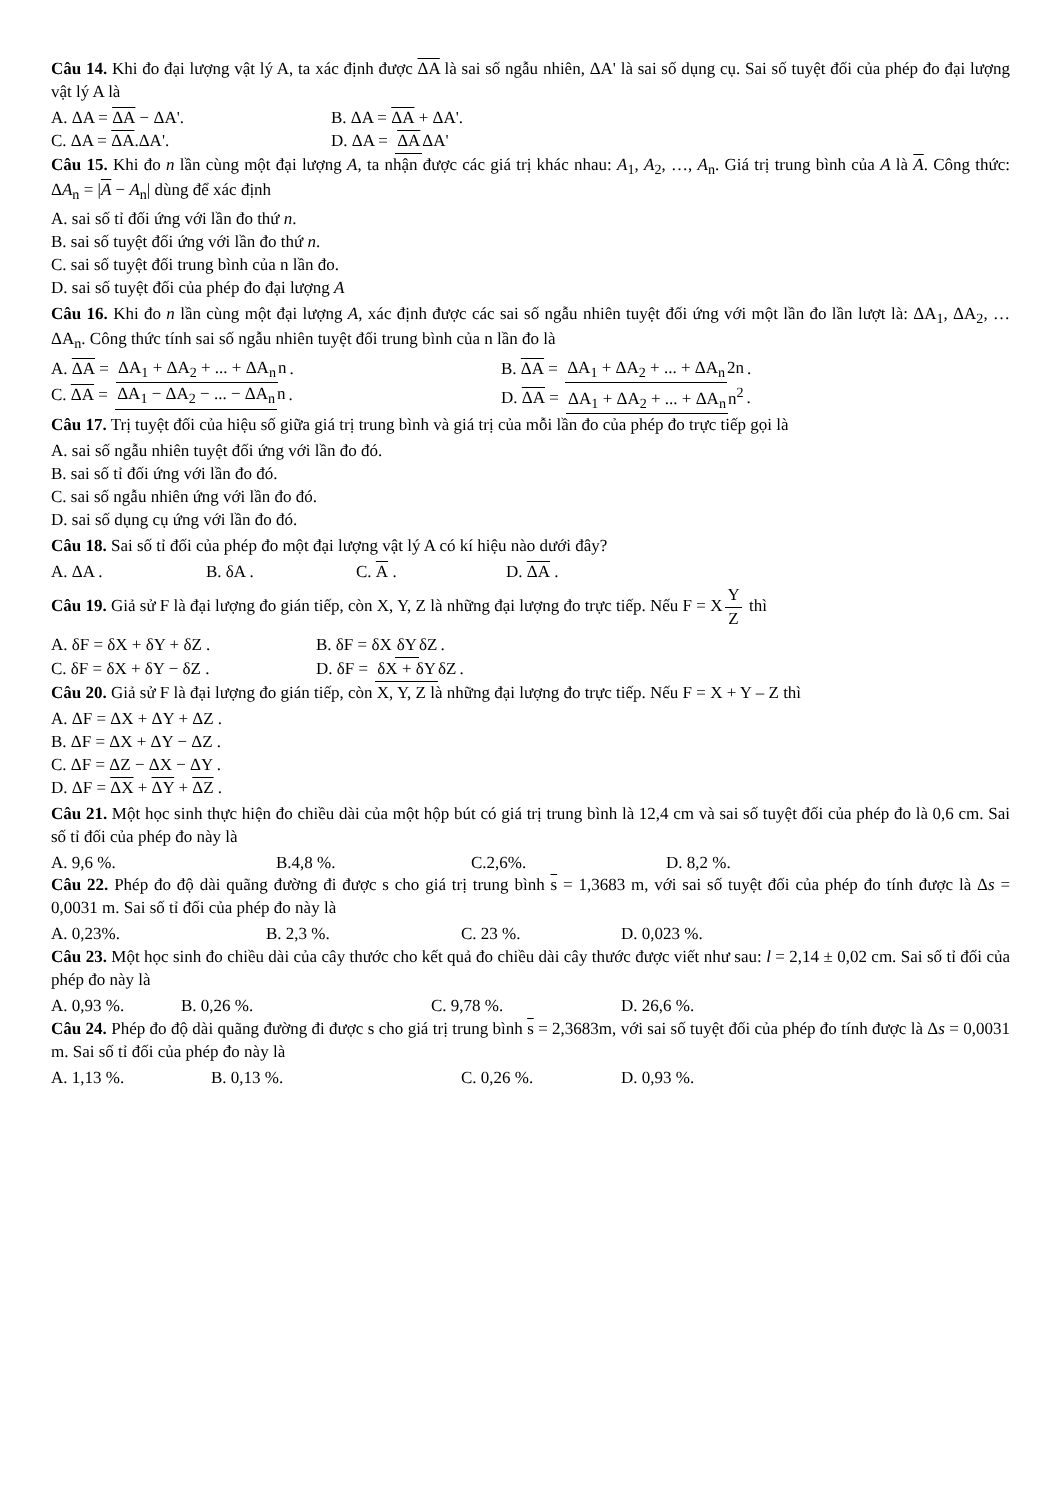Câu 14. Khi đo đại lượng vật lý A, ta xác định được ΔA là sai số ngẫu nhiên, ΔA' là sai số dụng cụ. Sai số tuyệt đối của phép đo đại lượng vật lý A là
A. ΔA = ΔA − ΔA'. B. ΔA = ΔA + ΔA'.
C. ΔA = ΔA.ΔA'. D. ΔA = ΔA ΔA'
Câu 15. Khi đo n lần cùng một đại lượng A, ta nhận được các giá trị khác nhau: A<sub>1</sub>, A<sub>2</sub>, …, A<sub>n</sub>. Giá trị trung bình của A là A. Công thức: ΔA<sub>n</sub> = |A − A<sub>n</sub>| dùng để xác định
A. sai số tỉ đối ứng với lần đo thứ n.
B. sai số tuyệt đối ứng với lần đo thứ n.
C. sai số tuyệt đối trung bình của n lần đo.
D. sai số tuyệt đối của phép đo đại lượng A
Câu 16. Khi đo n lần cùng một đại lượng A, xác định được các sai số ngẫu nhiên tuyệt đối ứng với một lần đo lần lượt là: ΔA<sub>1</sub>, ΔA<sub>2</sub>, … ΔA<sub>n</sub>. Công thức tính sai số ngẫu nhiên tuyệt đối trung bình của n lần đo là
A. ΔA = ΔA<sub>1</sub> + ΔA<sub>2</sub> + ... + ΔA<sub>n</sub> n. B. ΔA = ΔA<sub>1</sub> + ΔA<sub>2</sub> + ... + ΔA<sub>n</sub> 2n.
C. ΔA = ΔA<sub>1</sub> − ΔA<sub>2</sub> − ... − ΔA<sub>n</sub> n. D. ΔA = ΔA<sub>1</sub> + ΔA<sub>2</sub> + ... + ΔA<sub>n</sub> n<sup>2</sup>.
Câu 17. Trị tuyệt đối của hiệu số giữa giá trị trung bình và giá trị của mỗi lần đo của phép đo trực tiếp gọi là
A. sai số ngẫu nhiên tuyệt đối ứng với lần đo đó.
B. sai số tỉ đối ứng với lần đo đó.
C. sai số ngẫu nhiên ứng với lần đo đó.
D. sai số dụng cụ ứng với lần đo đó.
Câu 18. Sai số tỉ đối của phép đo một đại lượng vật lý A có kí hiệu nào dưới đây?
A. ΔA . B. δA . C. A . D. ΔA .
Câu 19. Giả sử F là đại lượng đo gián tiếp, còn X, Y, Z là những đại lượng đo trực tiếp. Nếu F = X Y Z thì
A. δF = δX + δY + δZ . B. δF = δX δY δZ.
C. δF = δX + δY − δZ . D. δF = δX + δY δZ.
Câu 20. Giả sử F là đại lượng đo gián tiếp, còn X, Y, Z là những đại lượng đo trực tiếp. Nếu F = X + Y – Z thì
A. ΔF = ΔX + ΔY + ΔZ .
B. ΔF = ΔX + ΔY − ΔZ .
C. ΔF = ΔZ − ΔX − ΔY .
D. ΔF = ΔX + ΔY + ΔZ .
Câu 21. Một học sinh thực hiện đo chiều dài của một hộp bút có giá trị trung bình là 12,4 cm và sai số tuyệt đối của phép đo là 0,6 cm. Sai số tỉ đối của phép đo này là
A. 9,6 %. B.4,8 %. C.2,6%. D. 8,2 %.
Câu 22. Phép đo độ dài quãng đường đi được s cho giá trị trung bình s = 1,3683 m, với sai số tuyệt đối của phép đo tính được là Δs = 0,0031 m. Sai số tỉ đối của phép đo này là
A. 0,23%. B. 2,3 %. C. 23 %. D. 0,023 %.
Câu 23. Một học sinh đo chiều dài của cây thước cho kết quả đo chiều dài cây thước được viết như sau: l = 2,14 ± 0,02 cm. Sai số tỉ đối của phép đo này là
A. 0,93 %. B. 0,26 %. C. 9,78 %. D. 26,6 %.
Câu 24. Phép đo độ dài quãng đường đi được s cho giá trị trung bình s = 2,3683m, với sai số tuyệt đối của phép đo tính được là Δs = 0,0031 m. Sai số tỉ đối của phép đo này là
A. 1,13 %. B. 0,13 %. C. 0,26 %. D. 0,93 %.